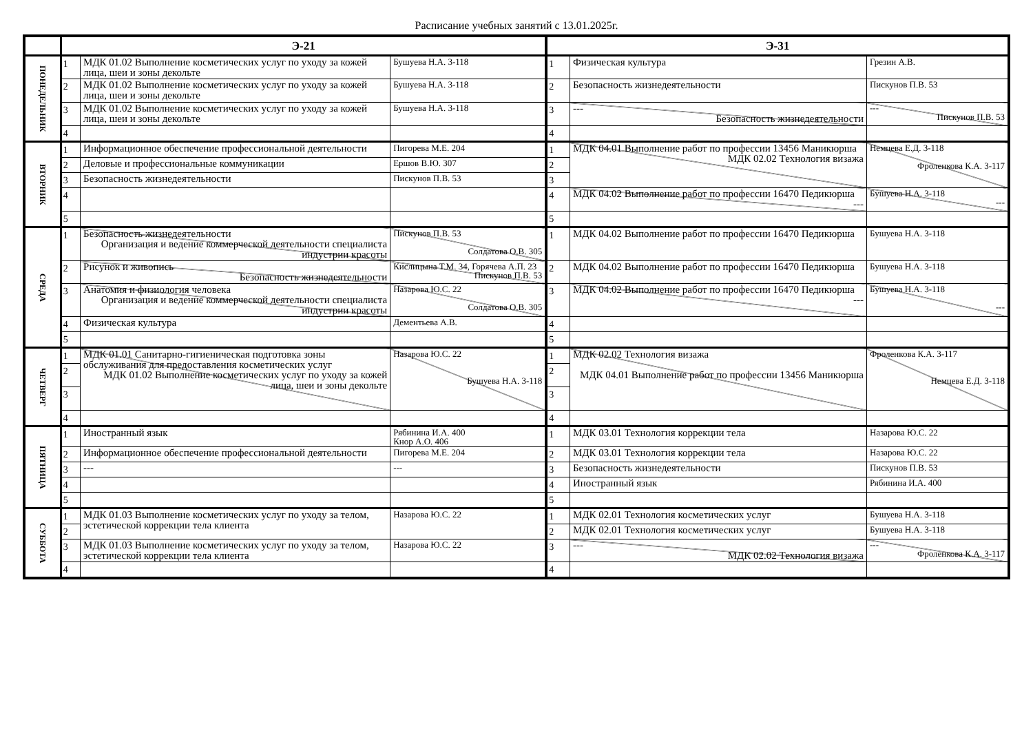Расписание учебных занятий с 13.01.2025г.
| | Э-21 | | | Э-31 | | |
| --- | --- | --- | --- | --- | --- | --- |
| ПОНЕДЕЛЬНИК | 1 | МДК 01.02 Выполнение косметических услуг по уходу за кожей лица, шеи и зоны декольте | Бушуева Н.А. 3-118 | 1 | Физическая культура | Грезин А.В. |
| | 2 | МДК 01.02 Выполнение косметических услуг по уходу за кожей лица, шеи и зоны декольте | Бушуева Н.А. 3-118 | 2 | Безопасность жизнедеятельности | Пискунов П.В. 53 |
| | 3 | МДК 01.02 Выполнение косметических услуг по уходу за кожей лица, шеи и зоны декольте | Бушуева Н.А. 3-118 | 3 | --- Безопасность жизнедеятельности | --- Пискунов П.В. 53 |
| | 4 | | | 4 | | |
| ВТОРНИК | 1 | Информационное обеспечение профессиональной деятельности | Пигорева М.Е. 204 | 1 | МДК 04.01 Выполнение работ по профессии 13456 Маникюрша МДК 02.02 Технология визажа | Немцева Е.Д. 3-118 Фроленкова К.А. 3-117 |
| | 2 | Деловые и профессиональные коммуникации | Ершов В.Ю. 307 | 2 | | |
| | 3 | Безопасность жизнедеятельности | Пискунов П.В. 53 | 3 | | |
| | 4 | | | 4 | МДК 04.02 Выполнение работ по профессии 16470 Педикюрша --- | Бушуева Н.А. 3-118 --- |
| | 5 | | | 5 | | |
| СРЕДА | 1 | Безопасность жизнедеятельности Организация и ведение коммерческой деятельности специалиста индустрии красоты | Пискунов П.В. 53 Солдатова О.В. 305 | 1 | МДК 04.02 Выполнение работ по профессии 16470 Педикюрша | Бушуева Н.А. 3-118 |
| | 2 | Рисунок и живопись Безопасность жизнедеятельности | Кислицына Т.М. 34, Горячева А.П. 23 Пискунов П.В. 53 | 2 | МДК 04.02 Выполнение работ по профессии 16470 Педикюрша | Бушуева Н.А. 3-118 |
| | 3 | Анатомия и физиология человека Организация и ведение коммерческой деятельности специалиста индустрии красоты | Назарова Ю.С. 22 Солдатова О.В. 305 | 3 | МДК 04.02 Выполнение работ по профессии 16470 Педикюрша --- | Бушуева Н.А. 3-118 --- |
| | 4 | Физическая культура | Дементьева А.В. | 4 | | |
| | 5 | | | 5 | | |
| ЧЕТВЕРГ | 1 | МДК 01.01 Санитарно-гигиеническая подготовка зоны обслуживания для предоставления косметических услуг МДК 01.02 Выполнение косметических услуг по уходу за кожей лица, шеи и зоны декольте | Назарова Ю.С. 22 Бушуева Н.А. 3-118 | 1 | МДК 02.02 Технология визажа МДК 04.01 Выполнение работ по профессии 13456 Маникюрша | Фроленкова К.А. 3-117 Немцева Е.Д. 3-118 |
| | 2 | | | 2 | | |
| | 3 | | | 3 | | |
| | 4 | | | 4 | | |
| ПЯТНИЦА | 1 | Иностранный язык | Рябинина И.А. 400 Кнор А.О. 406 | 1 | МДК 03.01 Технология коррекции тела | Назарова Ю.С. 22 |
| | 2 | Информационное обеспечение профессиональной деятельности | Пигорева М.Е. 204 | 2 | МДК 03.01 Технология коррекции тела | Назарова Ю.С. 22 |
| | 3 | --- | --- | 3 | Безопасность жизнедеятельности | Пискунов П.В. 53 |
| | 4 | | | 4 | Иностранный язык | Рябинина И.А. 400 |
| | 5 | | | 5 | | |
| СУББОТА | 1 | МДК 01.03 Выполнение косметических услуг по уходу за телом, эстетической коррекции тела клиента | Назарова Ю.С. 22 | 1 | МДК 02.01 Технология косметических услуг | Бушуева Н.А. 3-118 |
| | 2 | | | 2 | МДК 02.01 Технология косметических услуг | Бушуева Н.А. 3-118 |
| | 3 | МДК 01.03 Выполнение косметических услуг по уходу за телом, эстетической коррекции тела клиента | Назарова Ю.С. 22 | 3 | --- МДК 02.02 Технология визажа | --- Фроленкова К.А. 3-117 |
| | 4 | | | 4 | | |